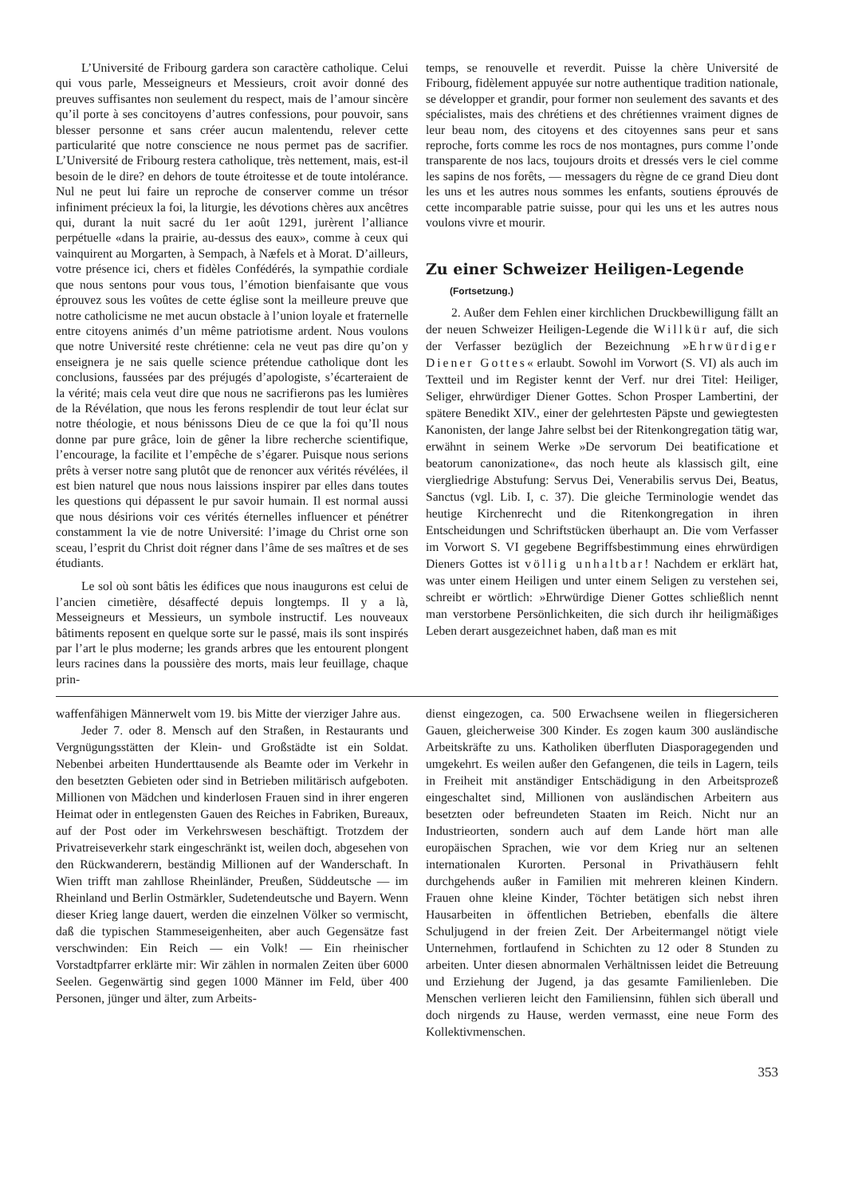L’Université de Fribourg gardera son caractère catholique. Celui qui vous parle, Messeigneurs et Messieurs, croit avoir donné des preuves suffisantes non seulement du respect, mais de l’amour sincère qu’il porte à ses concitoyens d’autres confessions, pour pouvoir, sans blesser personne et sans créer aucun malentendu, relever cette particularité que notre conscience ne nous permet pas de sacrifier. L’Université de Fribourg restera catholique, très nettement, mais, est-il besoin de le dire? en dehors de toute étroitesse et de toute intolérance. Nul ne peut lui faire un reproche de conserver comme un trésor infiniment précieux la foi, la liturgie, les dévotions chères aux ancêtres qui, durant la nuit sacré du 1er août 1291, jurèrent l’alliance perpétuelle «dans la prairie, au-dessus des eaux», comme à ceux qui vainquirent au Morgarten, à Sempach, à Næfels et à Morat. D’ailleurs, votre présence ici, chers et fidèles Confédérés, la sympathie cordiale que nous sentons pour vous tous, l’émotion bienfaisante que vous éprouvez sous les voûtes de cette église sont la meilleure preuve que notre catholicisme ne met aucun obstacle à l’union loyale et fraternelle entre citoyens animés d’un même patriotisme ardent. Nous voulons que notre Université reste chrétienne: cela ne veut pas dire qu’on y enseignera je ne sais quelle science prétendue catholique dont les conclusions, faussées par des préjugés d’apologiste, s’écarteraient de la vérité; mais cela veut dire que nous ne sacrifierons pas les lumières de la Révélation, que nous les ferons resplendir de tout leur éclat sur notre théologie, et nous bénissons Dieu de ce que la foi qu’Il nous donne par pure grâce, loin de gêner la libre recherche scientifique, l’encourage, la facilite et l’empêche de s’égarer. Puisque nous serions prêts à verser notre sang plutôt que de renoncer aux vérités révélées, il est bien naturel que nous nous laissions inspirer par elles dans toutes les questions qui dépassent le pur savoir humain. Il est normal aussi que nous désirions voir ces vérités éternelles influencer et pénétrer constamment la vie de notre Université: l’image du Christ orne son sceau, l’esprit du Christ doit régner dans l’âme de ses maîtres et de ses étudiants.
Le sol où sont bâtis les édifices que nous inaugurons est celui de l’ancien cimetière, désaffecté depuis longtemps. Il y a là, Messeigneurs et Messieurs, un symbole instructif. Les nouveaux bâtiments reposent en quelque sorte sur le passé, mais ils sont inspirés par l’art le plus moderne; les grands arbres que les entourent plongent leurs racines dans la poussière des morts, mais leur feuillage, chaque prin-
temps, se renouvelle et reverdit. Puisse la chère Université de Fribourg, fidèlement appuyée sur notre authentique tradition nationale, se développer et grandir, pour former non seulement des savants et des spécialistes, mais des chrétiens et des chrétiennes vraiment dignes de leur beau nom, des citoyens et des citoyennes sans peur et sans reproche, forts comme les rocs de nos montagnes, purs comme l’onde transparente de nos lacs, toujours droits et dressés vers le ciel comme les sapins de nos forêts, — messagers du règne de ce grand Dieu dont les uns et les autres nous sommes les enfants, soutiens éprouvés de cette incomparable patrie suisse, pour qui les uns et les autres nous voulons vivre et mourir.
Zu einer Schweizer Heiligen-Legende
(Fortsetzung.)
2. Außer dem Fehlen einer kirchlichen Druckbewilligung fällt an der neuen Schweizer Heiligen-Legende die Willkür auf, die sich der Verfasser bezüglich der Bezeichnung »Ehrwürdiger Diener Gottes« erlaubt. Sowohl im Vorwort (S. VI) als auch im Textteil und im Register kennt der Verf. nur drei Titel: Heiliger, Seliger, ehrwürdiger Diener Gottes. Schon Prosper Lambertini, der spätere Benedikt XIV., einer der gelehrtesten Päpste und gewiegtesten Kanonisten, der lange Jahre selbst bei der Ritenkongregation tätig war, erwähnt in seinem Werke »De servorum Dei beatificatione et beatorum canonizatione«, das noch heute als klassisch gilt, eine viergliedrige Abstufung: Servus Dei, Venerabilis servus Dei, Beatus, Sanctus (vgl. Lib. I, c. 37). Die gleiche Terminologie wendet das heutige Kirchenrecht und die Ritenkongregation in ihren Entscheidungen und Schriftstücken überhaupt an. Die vom Verfasser im Vorwort S. VI gegebene Begriffsbestimmung eines ehrwürdigen Dieners Gottes ist völlig unhaltbar! Nachdem er erklärt hat, was unter einem Heiligen und unter einem Seligen zu verstehen sei, schreibt er wörtlich: »Ehrwürdige Diener Gottes schließlich nennt man verstorbene Persönlichkeiten, die sich durch ihr heiligmäßiges Leben derart ausgezeichnet haben, daß man es mit
waffenfähigen Männerwelt vom 19. bis Mitte der vierziger Jahre aus.
Jeder 7. oder 8. Mensch auf den Straßen, in Restaurants und Vergnügungsstätten der Klein- und Großstädte ist ein Soldat. Nebenbei arbeiten Hunderttausende als Beamte oder im Verkehr in den besetzten Gebieten oder sind in Betrieben militärisch aufgeboten. Millionen von Mädchen und kinderlosen Frauen sind in ihrer engeren Heimat oder in entlegensten Gauen des Reiches in Fabriken, Bureaux, auf der Post oder im Verkehrswesen beschäftigt. Trotzdem der Privatreiseverkehr stark eingeschränkt ist, weilen doch, abgesehen von den Rückwanderern, beständig Millionen auf der Wanderschaft. In Wien trifft man zahllose Rheinländer, Preußen, Süddeutsche — im Rheinland und Berlin Ostmärkler, Sudetendeutsche und Bayern. Wenn dieser Krieg lange dauert, werden die einzelnen Völker so vermischt, daß die typischen Stammeseigenheiten, aber auch Gegensätze fast verschwinden: Ein Reich — ein Volk! — Ein rheinischer Vorstadtpfarrer erklärte mir: Wir zählen in normalen Zeiten über 6000 Seelen. Gegenwärtig sind gegen 1000 Männer im Feld, über 400 Personen, jünger und älter, zum Arbeits-
dienst eingezogen, ca. 500 Erwachsene weilen in fliegersicheren Gauen, gleicherweise 300 Kinder. Es zogen kaum 300 ausländische Arbeitskräfte zu uns. Katholiken überfluten Diasporagegenden und umgekehrt. Es weilen außer den Gefangenen, die teils in Lagern, teils in Freiheit mit anständiger Entschädigung in den Arbeitsprozeß eingeschaltet sind, Millionen von ausländischen Arbeitern aus besetzten oder befreundeten Staaten im Reich. Nicht nur an Industrieorten, sondern auch auf dem Lande hört man alle europäischen Sprachen, wie vor dem Krieg nur an seltenen internationalen Kurorten. Personal in Privathäusern fehlt durchgehends außer in Familien mit mehreren kleinen Kindern. Frauen ohne kleine Kinder, Töchter betätigen sich nebst ihren Hausarbeiten in öffentlichen Betrieben, ebenfalls die ältere Schuljugend in der freien Zeit. Der Arbeitermangel nötigt viele Unternehmen, fortlaufend in Schichten zu 12 oder 8 Stunden zu arbeiten. Unter diesen abnormalen Verhältnissen leidet die Betreuung und Erziehung der Jugend, ja das gesamte Familienleben. Die Menschen verlieren leicht den Familiensinn, fühlen sich überall und doch nirgends zu Hause, werden vermasst, eine neue Form des Kollektivmenschen.
353